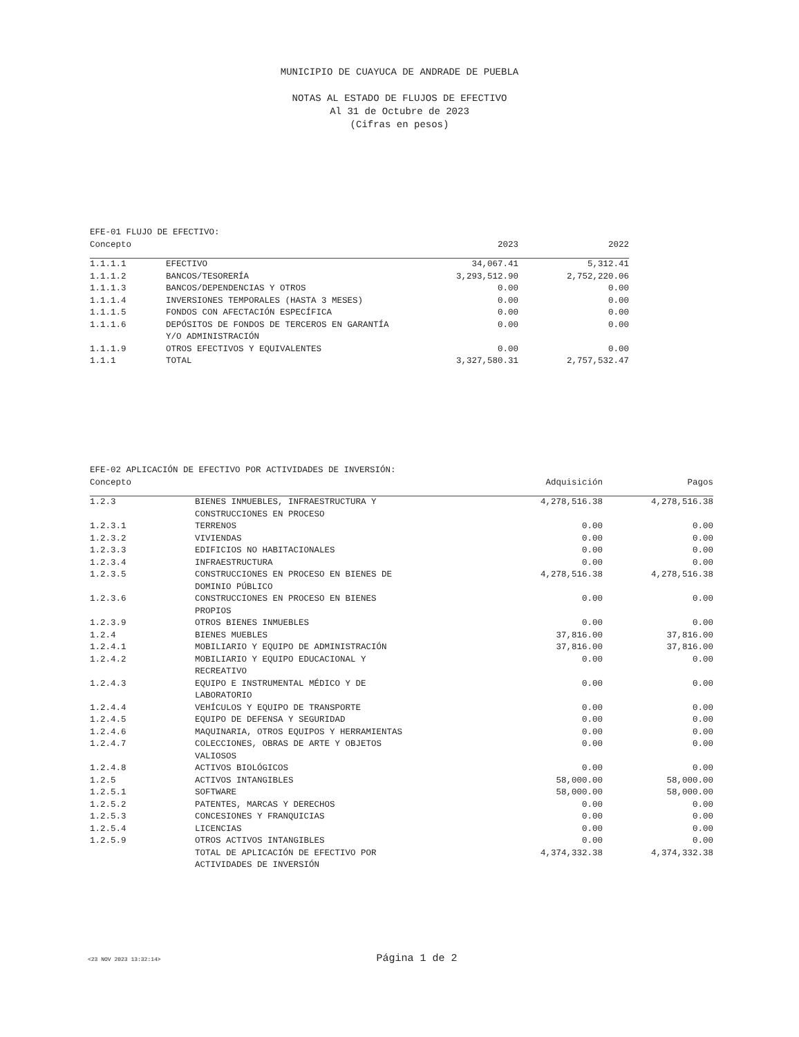MUNICIPIO DE CUAYUCA DE ANDRADE DE PUEBLA
NOTAS AL ESTADO DE FLUJOS DE EFECTIVO
Al 31 de Octubre de 2023
(Cifras en pesos)
| EFE-01 FLUJO DE EFECTIVO: | | | |
| --- | --- | --- | --- |
| Concepto | | 2023 | 2022 |
| 1.1.1.1 | EFECTIVO | 34,067.41 | 5,312.41 |
| 1.1.1.2 | BANCOS/TESORERÍA | 3,293,512.90 | 2,752,220.06 |
| 1.1.1.3 | BANCOS/DEPENDENCIAS Y OTROS | 0.00 | 0.00 |
| 1.1.1.4 | INVERSIONES TEMPORALES (HASTA 3 MESES) | 0.00 | 0.00 |
| 1.1.1.5 | FONDOS CON AFECTACIÓN ESPECÍFICA | 0.00 | 0.00 |
| 1.1.1.6 | DEPÓSITOS DE FONDOS DE TERCEROS EN GARANTÍA Y/O ADMINISTRACIÓN | 0.00 | 0.00 |
| 1.1.1.9 | OTROS EFECTIVOS Y EQUIVALENTES | 0.00 | 0.00 |
| 1.1.1 | TOTAL | 3,327,580.31 | 2,757,532.47 |
| EFE-02 APLICACIÓN DE EFECTIVO POR ACTIVIDADES DE INVERSIÓN: | | | |
| --- | --- | --- | --- |
| Concepto | | Adquisición | Pagos |
| 1.2.3 | BIENES INMUEBLES, INFRAESTRUCTURA Y CONSTRUCCIONES EN PROCESO | 4,278,516.38 | 4,278,516.38 |
| 1.2.3.1 | TERRENOS | 0.00 | 0.00 |
| 1.2.3.2 | VIVIENDAS | 0.00 | 0.00 |
| 1.2.3.3 | EDIFICIOS NO HABITACIONALES | 0.00 | 0.00 |
| 1.2.3.4 | INFRAESTRUCTURA | 0.00 | 0.00 |
| 1.2.3.5 | CONSTRUCCIONES EN PROCESO EN BIENES DE DOMINIO PÚBLICO | 4,278,516.38 | 4,278,516.38 |
| 1.2.3.6 | CONSTRUCCIONES EN PROCESO EN BIENES PROPIOS | 0.00 | 0.00 |
| 1.2.3.9 | OTROS BIENES INMUEBLES | 0.00 | 0.00 |
| 1.2.4 | BIENES MUEBLES | 37,816.00 | 37,816.00 |
| 1.2.4.1 | MOBILIARIO Y EQUIPO DE ADMINISTRACIÓN | 37,816.00 | 37,816.00 |
| 1.2.4.2 | MOBILIARIO Y EQUIPO EDUCACIONAL Y RECREATIVO | 0.00 | 0.00 |
| 1.2.4.3 | EQUIPO E INSTRUMENTAL MÉDICO Y DE LABORATORIO | 0.00 | 0.00 |
| 1.2.4.4 | VEHÍCULOS Y EQUIPO DE TRANSPORTE | 0.00 | 0.00 |
| 1.2.4.5 | EQUIPO DE DEFENSA Y SEGURIDAD | 0.00 | 0.00 |
| 1.2.4.6 | MAQUINARIA, OTROS EQUIPOS Y HERRAMIENTAS | 0.00 | 0.00 |
| 1.2.4.7 | COLECCIONES, OBRAS DE ARTE Y OBJETOS VALIOSOS | 0.00 | 0.00 |
| 1.2.4.8 | ACTIVOS BIOLÓGICOS | 0.00 | 0.00 |
| 1.2.5 | ACTIVOS INTANGIBLES | 58,000.00 | 58,000.00 |
| 1.2.5.1 | SOFTWARE | 58,000.00 | 58,000.00 |
| 1.2.5.2 | PATENTES, MARCAS Y DERECHOS | 0.00 | 0.00 |
| 1.2.5.3 | CONCESIONES Y FRANQUICIAS | 0.00 | 0.00 |
| 1.2.5.4 | LICENCIAS | 0.00 | 0.00 |
| 1.2.5.9 | OTROS ACTIVOS INTANGIBLES | 0.00 | 0.00 |
| | TOTAL DE APLICACIÓN DE EFECTIVO POR ACTIVIDADES DE INVERSIÓN | 4,374,332.38 | 4,374,332.38 |
<23 NOV 2023 13:32:14> Página 1 de 2